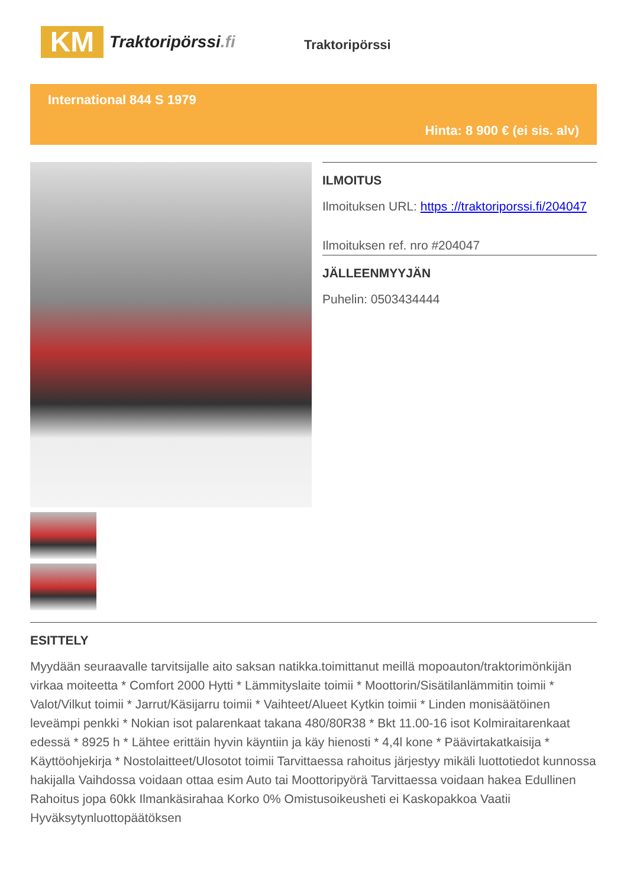KM
Traktoripörssi.fi
Traktoripörssi
International 844 S 1979
Hinta: 8 900 € (ei sis. alv)
ILMOITUS
Ilmoituksen URL: https ://traktoriporssi.fi/204047
Ilmoituksen ref. nro #204047
JÄLLEENMYYJÄN
Puhelin: 0503434444
ESITTELY
Myydään seuraavalle tarvitsijalle aito saksan natikka.toimittanut meillä mopoauton/traktorimönkijän virkaa moiteetta * Comfort 2000 Hytti * Lämmityslaite toimii * Moottorin/Sisätilanlämmitin toimii * Valot/Vilkut toimii * Jarrut/Käsijarru toimii * Vaihteet/Alueet Kytkin toimii * Linden monisäätöinen leveämpi penkki * Nokian isot palarenkaat takana 480/80R38 * Bkt 11.00-16 isot Kolmiraitarenkaat edessä * 8925 h * Lähtee erittäin hyvin käyntiin ja käy hienosti * 4,4l kone * Päävirtakatkaisija * Käyttöohjekirja * Nostolaitteet/Ulosotot toimii Tarvittaessa rahoitus järjestyy mikäli luottotiedot kunnossa hakijalla Vaihdossa voidaan ottaa esim Auto tai Moottoripyörä Tarvittaessa voidaan hakea Edullinen Rahoitus jopa 60kk Ilmankäsirahaa Korko 0% Omistusoikeusheti ei Kaskopakkoa Vaatii Hyväksytynluottopäätöksen